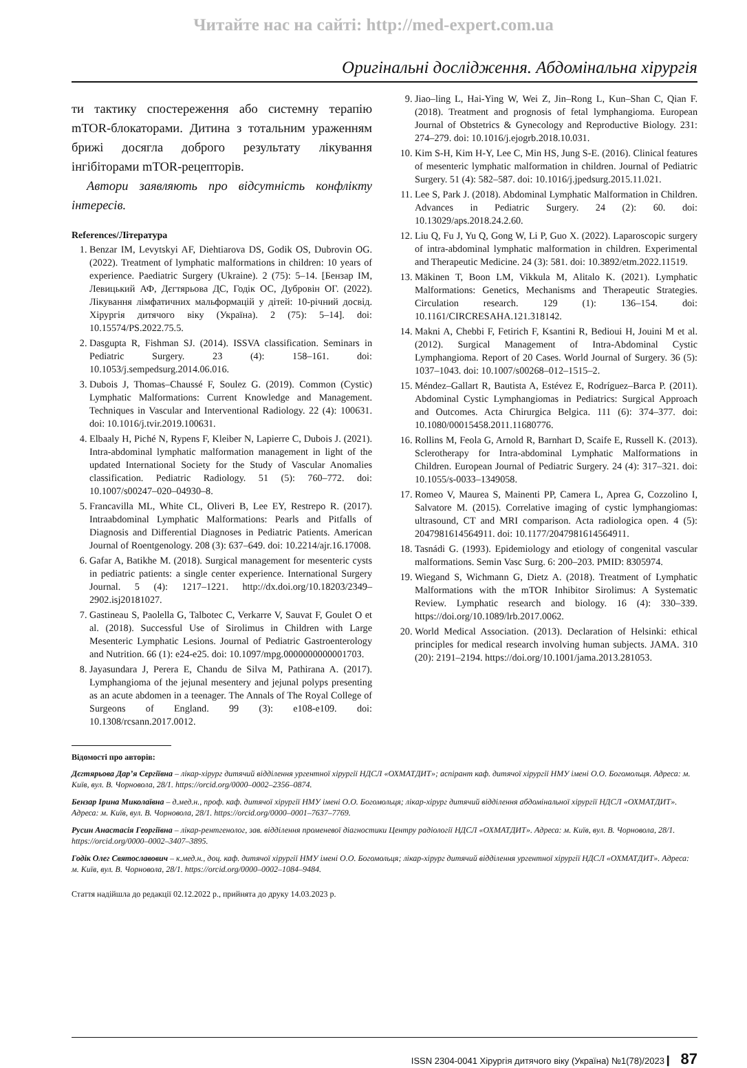Читайте нас на сайті: http://med-expert.com.ua
Оригінальні дослідження. Абдомінальна хірургія
ти тактику спостереження або системну терапію mTOR-блокаторами. Дитина з тотальним ураженням брижі досягла доброго результату лікування інгібіторами mTOR-рецепторів.
Автори заявляють про відсутність конфлікту інтересів.
References/Література
1. Benzar IM, Levytskyi AF, Diehtiarova DS, Godik OS, Dubrovin OG. (2022). Treatment of lymphatic malformations in children: 10 years of experience. Paediatric Surgery (Ukraine). 2 (75): 5–14. [Бензар ІМ, Левицький АФ, Дєгтярьова ДС, Годік ОС, Дубровін ОГ. (2022). Лікування лімфатичних мальформацій у дітей: 10-річний досвід. Хірургія дитячого віку (Україна). 2 (75): 5–14]. doi: 10.15574/PS.2022.75.5.
2. Dasgupta R, Fishman SJ. (2014). ISSVA classification. Seminars in Pediatric Surgery. 23 (4): 158–161. doi: 10.1053/j.sempedsurg.2014.06.016.
3. Dubois J, Thomas–Chaussé F, Soulez G. (2019). Common (Cystic) Lymphatic Malformations: Current Knowledge and Management. Techniques in Vascular and Interventional Radiology. 22 (4): 100631. doi: 10.1016/j.tvir.2019.100631.
4. Elbaaly H, Piché N, Rypens F, Kleiber N, Lapierre C, Dubois J. (2021). Intra-abdominal lymphatic malformation management in light of the updated International Society for the Study of Vascular Anomalies classification. Pediatric Radiology. 51 (5): 760–772. doi: 10.1007/s00247–020–04930–8.
5. Francavilla ML, White CL, Oliveri B, Lee EY, Restrepo R. (2017). Intraabdominal Lymphatic Malformations: Pearls and Pitfalls of Diagnosis and Differential Diagnoses in Pediatric Patients. American Journal of Roentgenology. 208 (3): 637–649. doi: 10.2214/ajr.16.17008.
6. Gafar A, Batikhe M. (2018). Surgical management for mesenteric cysts in pediatric patients: a single center experience. International Surgery Journal. 5 (4): 1217–1221. http://dx.doi.org/10.18203/2349–2902.isj20181027.
7. Gastineau S, Paolella G, Talbotec C, Verkarre V, Sauvat F, Goulet O et al. (2018). Successful Use of Sirolimus in Children with Large Mesenteric Lymphatic Lesions. Journal of Pediatric Gastroenterology and Nutrition. 66 (1): e24-e25. doi: 10.1097/mpg.0000000000001703.
8. Jayasundara J, Perera E, Chandu de Silva M, Pathirana A. (2017). Lymphangioma of the jejunal mesentery and jejunal polyps presenting as an acute abdomen in a teenager. The Annals of The Royal College of Surgeons of England. 99 (3): e108-e109. doi: 10.1308/rcsann.2017.0012.
9. Jiao–ling L, Hai-Ying W, Wei Z, Jin–Rong L, Kun–Shan C, Qian F. (2018). Treatment and prognosis of fetal lymphangioma. European Journal of Obstetrics & Gynecology and Reproductive Biology. 231: 274–279. doi: 10.1016/j.ejogrb.2018.10.031.
10. Kim S-H, Kim H-Y, Lee C, Min HS, Jung S-E. (2016). Clinical features of mesenteric lymphatic malformation in children. Journal of Pediatric Surgery. 51 (4): 582–587. doi: 10.1016/j.jpedsurg.2015.11.021.
11. Lee S, Park J. (2018). Abdominal Lymphatic Malformation in Children. Advances in Pediatric Surgery. 24 (2): 60. doi: 10.13029/aps.2018.24.2.60.
12. Liu Q, Fu J, Yu Q, Gong W, Li P, Guo X. (2022). Laparoscopic surgery of intra-abdominal lymphatic malformation in children. Experimental and Therapeutic Medicine. 24 (3): 581. doi: 10.3892/etm.2022.11519.
13. Mäkinen T, Boon LM, Vikkula M, Alitalo K. (2021). Lymphatic Malformations: Genetics, Mechanisms and Therapeutic Strategies. Circulation research. 129 (1): 136–154. doi: 10.1161/CIRCRESAHA.121.318142.
14. Makni A, Chebbi F, Fetirich F, Ksantini R, Bedioui H, Jouini M et al. (2012). Surgical Management of Intra-Abdominal Cystic Lymphangioma. Report of 20 Cases. World Journal of Surgery. 36 (5): 1037–1043. doi: 10.1007/s00268–012–1515–2.
15. Méndez–Gallart R, Bautista A, Estévez E, Rodríguez–Barca P. (2011). Abdominal Cystic Lymphangiomas in Pediatrics: Surgical Approach and Outcomes. Acta Chirurgica Belgica. 111 (6): 374–377. doi: 10.1080/00015458.2011.11680776.
16. Rollins M, Feola G, Arnold R, Barnhart D, Scaife E, Russell K. (2013). Sclerotherapy for Intra-abdominal Lymphatic Malformations in Children. European Journal of Pediatric Surgery. 24 (4): 317–321. doi: 10.1055/s-0033–1349058.
17. Romeo V, Maurea S, Mainenti PP, Camera L, Aprea G, Cozzolino I, Salvatore M. (2015). Correlative imaging of cystic lymphangiomas: ultrasound, CT and MRI comparison. Acta radiologica open. 4 (5): 2047981614564911. doi: 10.1177/2047981614564911.
18. Tasnádi G. (1993). Epidemiology and etiology of congenital vascular malformations. Semin Vasc Surg. 6: 200–203. PMID: 8305974.
19. Wiegand S, Wichmann G, Dietz A. (2018). Treatment of Lymphatic Malformations with the mTOR Inhibitor Sirolimus: A Systematic Review. Lymphatic research and biology. 16 (4): 330–339. https://doi.org/10.1089/lrb.2017.0062.
20. World Medical Association. (2013). Declaration of Helsinki: ethical principles for medical research involving human subjects. JAMA. 310 (20): 2191–2194. https://doi.org/10.1001/jama.2013.281053.
Відомості про авторів:
Дєгтярьова Дар’я Сергіївна – лікар-хірург дитячий відділення ургентної хірургії НДСЛ «ОХМАТДИТ»; аспірант каф. дитячої хірургії НМУ імені О.О. Богомольця. Адреса: м. Київ, вул. В. Чорновола, 28/1. https://orcid.org/0000–0002–2356–0874.
Бензар Ірина Миколаївна – д.мед.н., проф. каф. дитячої хірургії НМУ імені О.О. Богомольця; лікар-хірург дитячий відділення абдомінальної хірургії НДСЛ «ОХМАТДИТ». Адреса: м. Київ, вул. В. Чорновола, 28/1. https://orcid.org/0000–0001–7637–7769.
Русин Анастасія Георгіївна – лікар-рентгенолог, зав. відділення променевої діагностики Центру радіології НДСЛ «ОХМАТДИТ». Адреса: м. Київ, вул. В. Чорновола, 28/1. https://orcid.org/0000–0002–3407–3895.
Годік Олег Святославович – к.мед.н., доц. каф. дитячої хірургії НМУ імені О.О. Богомольця; лікар-хірург дитячий відділення ургентної хірургії НДСЛ «ОХМАТДИТ». Адреса: м. Київ, вул. В. Чорновола, 28/1. https://orcid.org/0000–0002–1084–9484.
Стаття надійшла до редакції 02.12.2022 р., прийнята до друку 14.03.2023 р.
ISSN 2304-0041 Хірургія дитячого віку (Україна) №1(78)/2023 ▎ 87